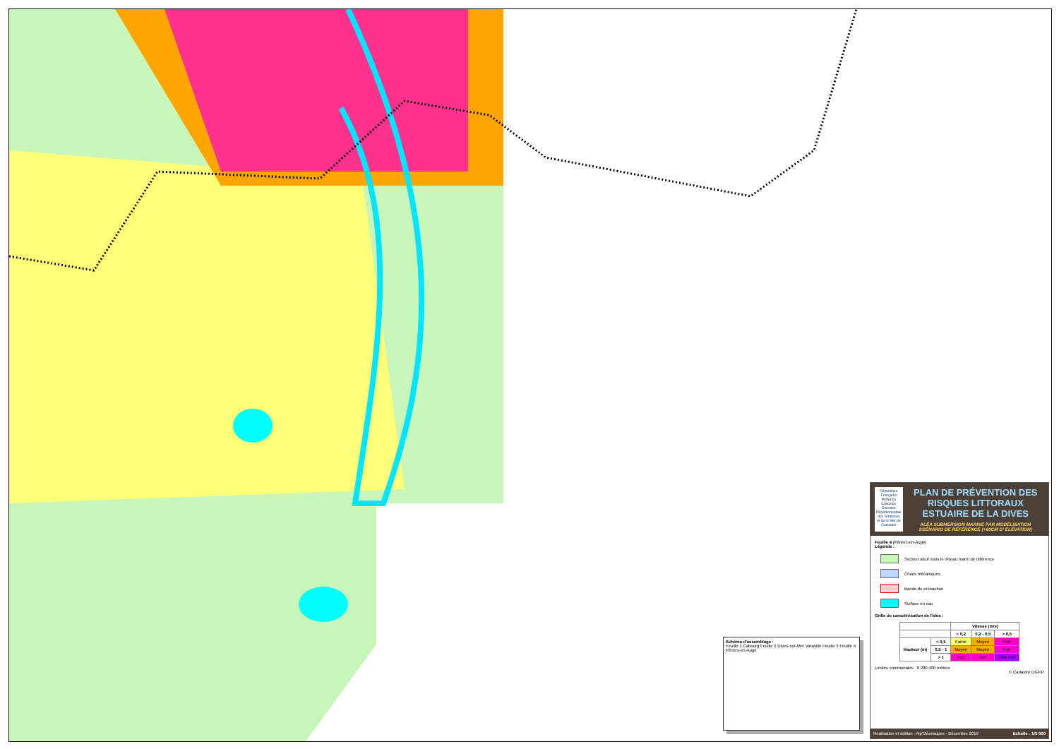Schéma d'assemblage :
Feuille 1 Cabourg Feuille 2 Dives-sur-Mer Varaville Feuille 3 Feuille 4 Périers-en-Auge
République Française
Préfet du Calvados
Direction Départementale des Territoires et de la Mer du Calvados
PLAN DE PRÉVENTION DES RISQUES LITTORAUX ESTUAIRE DE LA DIVES
ALÉA SUBMERSION MARINE PAR MODÉLISATION
SCÉNARIO DE RÉFÉRENCE (+60CM D' ÉLÉVATION)
Feuille 4 (Périers-en-Auge)
Légende :
Secteur situé sous le niveau marin de référence
Chocs mécaniques
Bande de précaution
Surface en eau
Grille de caractérisation de l'aléa :
| | | Vitesse (m/s) | | |
| --- | --- | --- | --- | --- |
| | | < 0,2 | 0,2 - 0,5 | > 0,5 |
| Hauteur (m) | < 0,5 | Faible | Moyen | Fort |
| | 0,5 - 1 | Moyen | Moyen | Fort |
| | > 1 | Fort | Fort | Très Fort |
Limites communales 0 200 400 mètres
© Cadastre DGFiP
Réalisation et édition : Alp'Géorisques - Décembre 2019 Echelle : 1/5 000